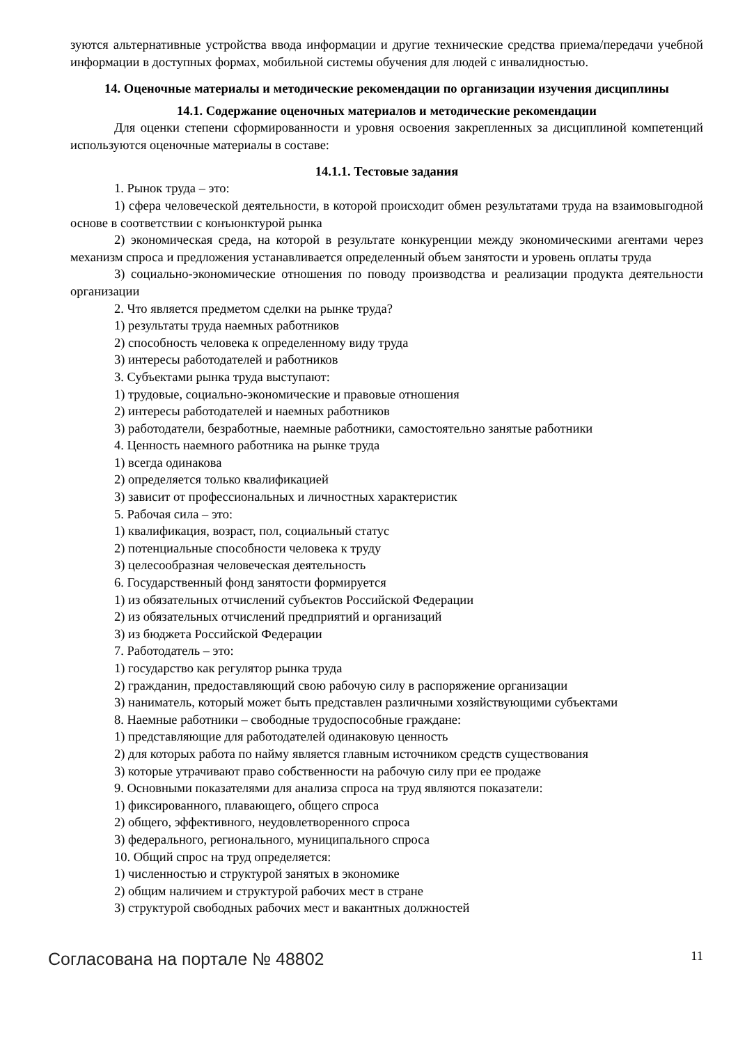зуются альтернативные устройства ввода информации и другие технические средства приема/передачи учебной информации в доступных формах, мобильной системы обучения для людей с инвалидностью.
14. Оценочные материалы и методические рекомендации по организации изучения дисциплины
14.1. Содержание оценочных материалов и методические рекомендации
Для оценки степени сформированности и уровня освоения закрепленных за дисциплиной компетенций используются оценочные материалы в составе:
14.1.1. Тестовые задания
1. Рынок труда – это:
1) сфера человеческой деятельности, в которой происходит обмен результатами труда на взаимовыгодной основе в соответствии с конъюнктурой рынка
2) экономическая среда, на которой в результате конкуренции между экономическими агентами через механизм спроса и предложения устанавливается определенный объем занятости и уровень оплаты труда
3) социально-экономические отношения по поводу производства и реализации продукта деятельности организации
2. Что является предметом сделки на рынке труда?
1) результаты труда наемных работников
2) способность человека к определенному виду труда
3) интересы работодателей и работников
3. Субъектами рынка труда выступают:
1) трудовые, социально-экономические и правовые отношения
2) интересы работодателей и наемных работников
3) работодатели, безработные, наемные работники, самостоятельно занятые работники
4. Ценность наемного работника на рынке труда
1) всегда одинакова
2) определяется только квалификацией
3) зависит от профессиональных и личностных характеристик
5. Рабочая сила – это:
1) квалификация, возраст, пол, социальный статус
2) потенциальные способности человека к труду
3) целесообразная человеческая деятельность
6. Государственный фонд занятости формируется
1) из обязательных отчислений субъектов Российской Федерации
2) из обязательных отчислений предприятий и организаций
3) из бюджета Российской Федерации
7. Работодатель – это:
1) государство как регулятор рынка труда
2) гражданин, предоставляющий свою рабочую силу в распоряжение организации
3) наниматель, который может быть представлен различными хозяйствующими субъектами
8. Наемные работники – свободные трудоспособные граждане:
1) представляющие для работодателей одинаковую ценность
2) для которых работа по найму является главным источником средств существования
3) которые утрачивают право собственности на рабочую силу при ее продаже
9. Основными показателями для анализа спроса на труд являются показатели:
1) фиксированного, плавающего, общего спроса
2) общего, эффективного, неудовлетворенного спроса
3) федерального, регионального, муниципального спроса
10. Общий спрос на труд определяется:
1) численностью и структурой занятых в экономике
2) общим наличием и структурой рабочих мест в стране
3) структурой свободных рабочих мест и вакантных должностей
Согласована на портале № 48802 11